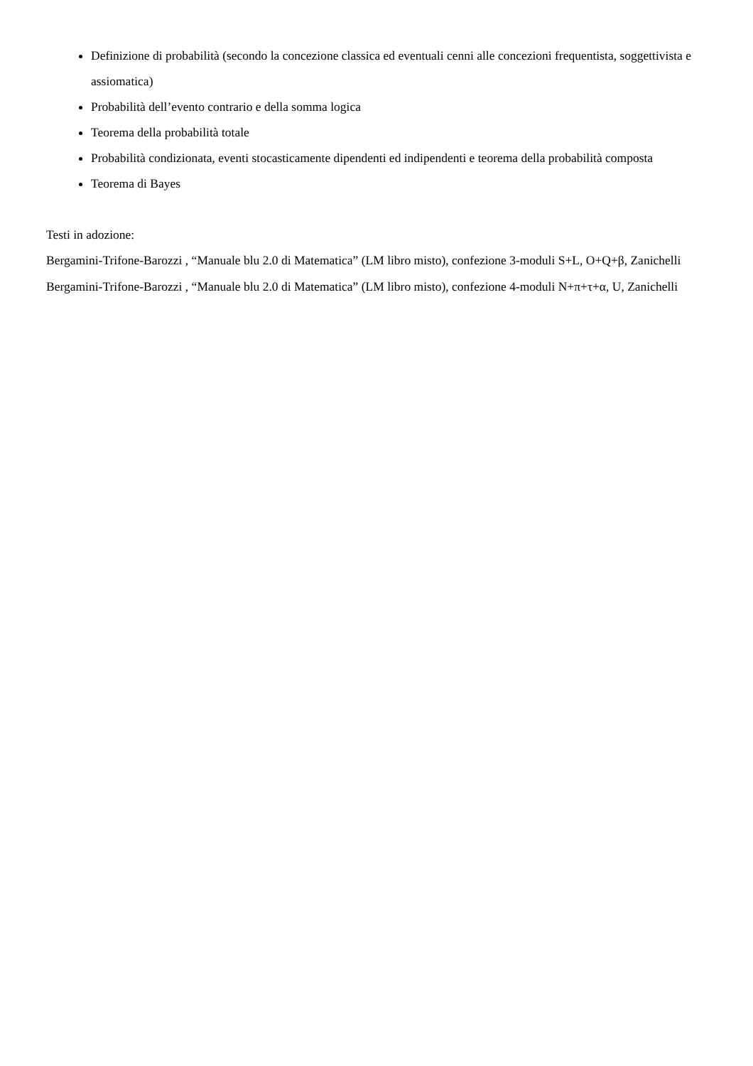Definizione di probabilità (secondo la concezione classica ed eventuali cenni alle concezioni frequentista, soggettivista e assiomatica)
Probabilità dell’evento contrario e della somma logica
Teorema della probabilità totale
Probabilità condizionata, eventi stocasticamente dipendenti ed indipendenti e teorema della probabilità composta
Teorema di Bayes
Testi in adozione:
Bergamini-Trifone-Barozzi , “Manuale blu 2.0 di Matematica” (LM libro misto), confezione 3-moduli S+L, O+Q+β, Zanichelli
Bergamini-Trifone-Barozzi , “Manuale blu 2.0 di Matematica” (LM libro misto), confezione 4-moduli N+π+τ+α, U, Zanichelli